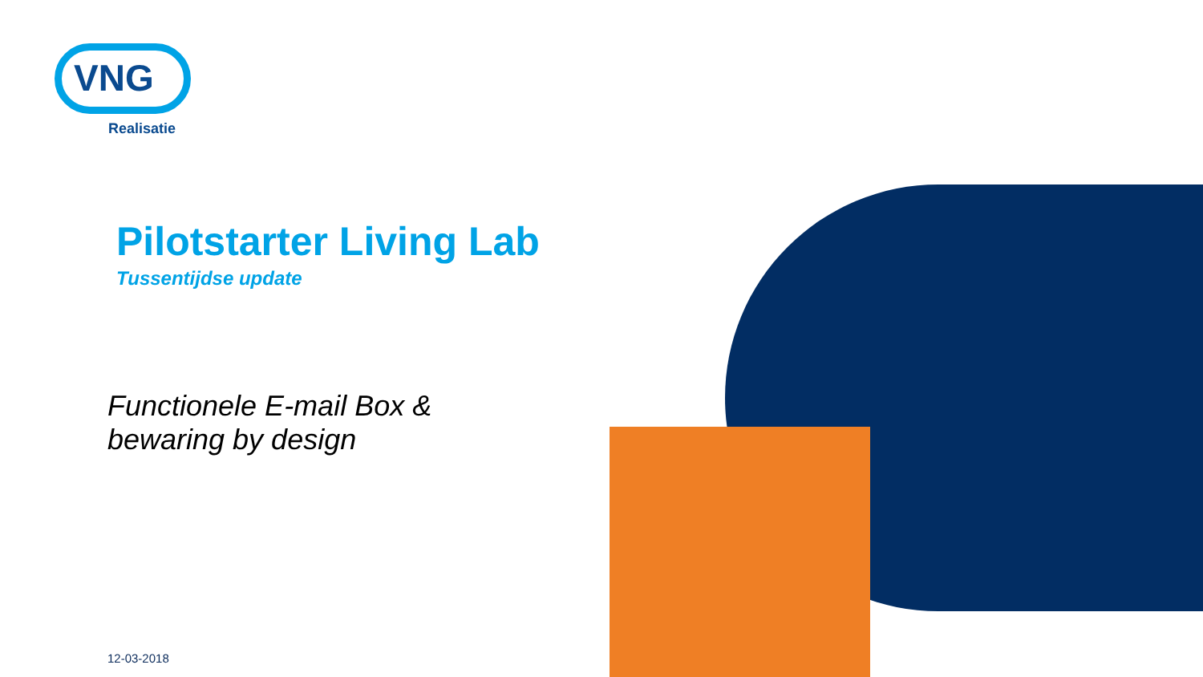VNG
Realisatie
Pilotstarter Living Lab
Tussentijdse update
Functionele E-mail Box &
bewaring by design
12-03-2018